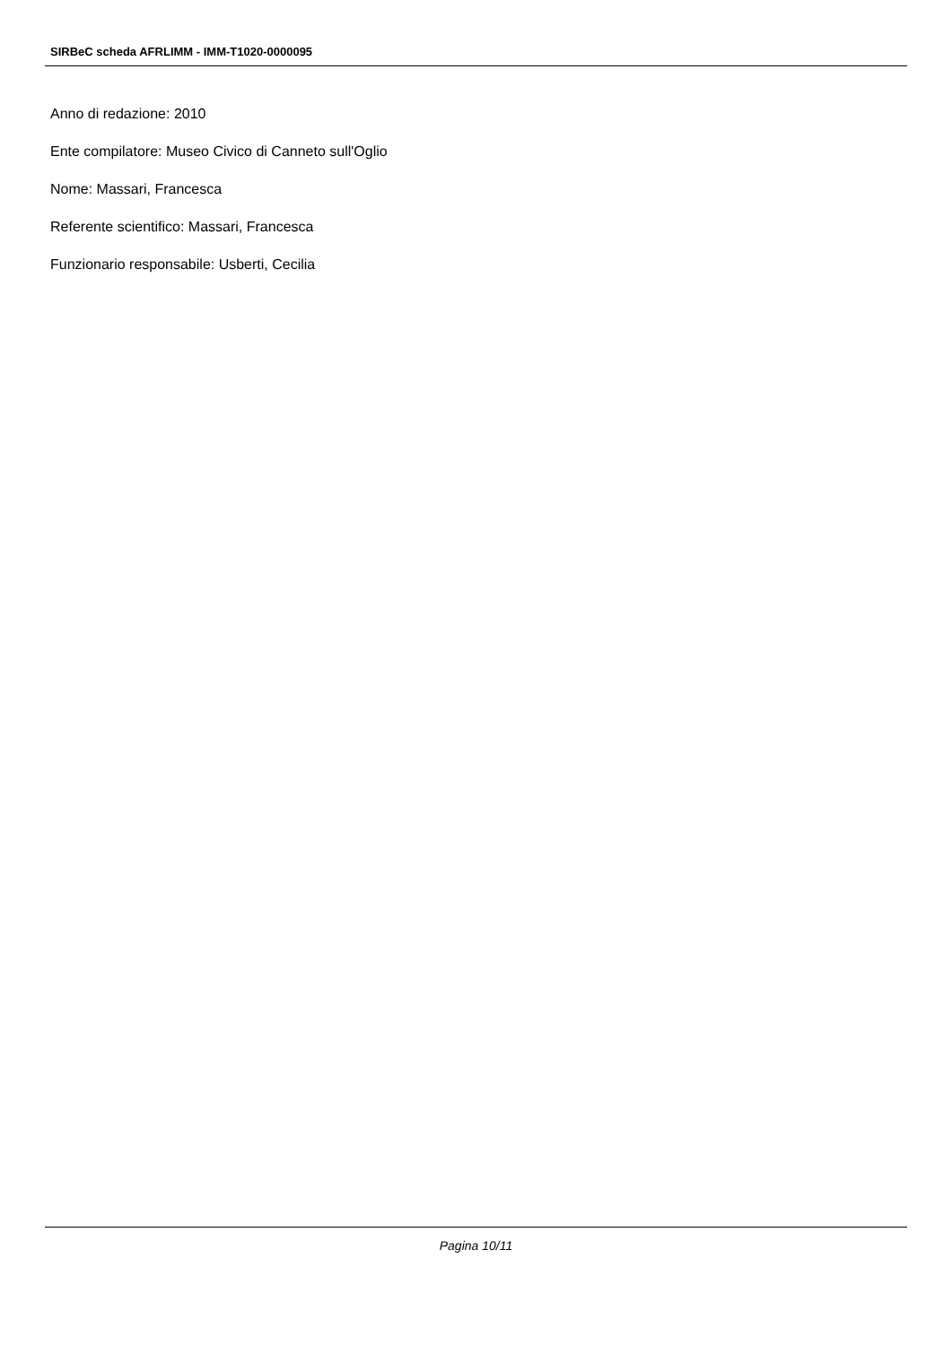SIRBeC scheda AFRLIMM - IMM-T1020-0000095
Anno di redazione: 2010
Ente compilatore: Museo Civico di Canneto sull'Oglio
Nome: Massari, Francesca
Referente scientifico: Massari, Francesca
Funzionario responsabile: Usberti, Cecilia
Pagina 10/11